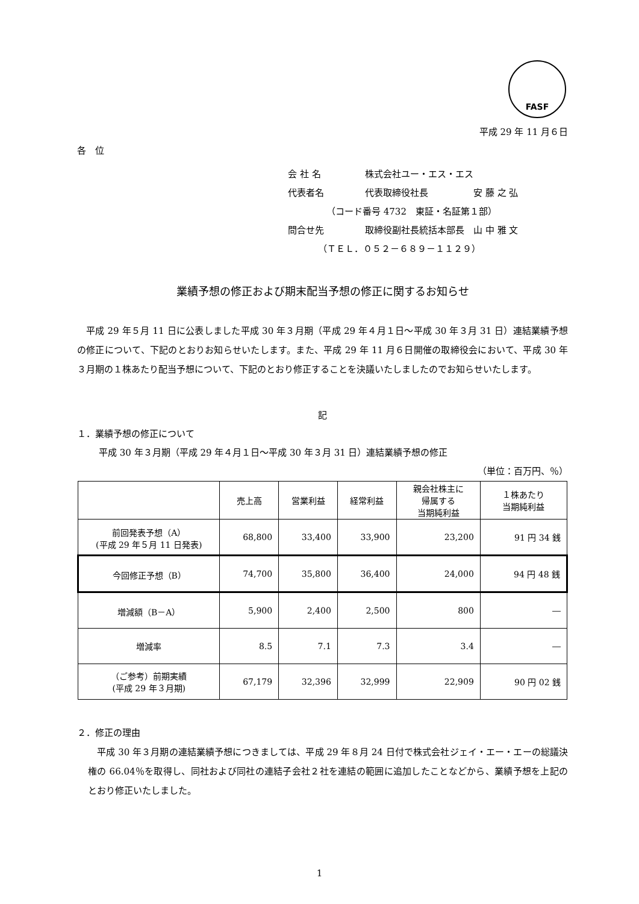FASF
平成 29 年 11 月６日
各　位
会 社 名 株式会社ユー・エス・エス
代表者名 代表取締役社長　　　　　安 藤 之 弘
（コード番号 4732　東証・名証第１部）
問合せ先 取締役副社長統括本部長　山 中 雅 文
（ＴＥＬ．０５２－６８９－１１２９）
業績予想の修正および期末配当予想の修正に関するお知らせ
平成 29 年５月 11 日に公表しました平成 30 年３月期（平成 29 年４月１日～平成 30 年３月 31 日）連結業績予想の修正について、下記のとおりお知らせいたします。また、平成 29 年 11 月６日開催の取締役会において、平成 30 年３月期の１株あたり配当予想について、下記のとおり修正することを決議いたしましたのでお知らせいたします。
記
１．業績予想の修正について
平成 30 年３月期（平成 29 年４月１日～平成 30 年３月 31 日）連結業績予想の修正
（単位：百万円、％）
| | 売上高 | 営業利益 | 経常利益 | 親会社株主に 帰属する 当期純利益 | １株あたり 当期純利益 |
| --- | --- | --- | --- | --- | --- |
| 前回発表予想（A） (平成 29 年５月 11 日発表) | 68,800 | 33,400 | 33,900 | 23,200 | 91 円 34 銭 |
| 今回修正予想（B） | 74,700 | 35,800 | 36,400 | 24,000 | 94 円 48 銭 |
| 増減額（B－A） | 5,900 | 2,400 | 2,500 | 800 | ― |
| 増減率 | 8.5 | 7.1 | 7.3 | 3.4 | ― |
| （ご参考）前期実績 (平成 29 年３月期) | 67,179 | 32,396 | 32,999 | 22,909 | 90 円 02 銭 |
２．修正の理由
平成 30 年３月期の連結業績予想につきましては、平成 29 年８月 24 日付で株式会社ジェイ・エー・エーの総議決権の 66.04％を取得し、同社および同社の連結子会社２社を連結の範囲に追加したことなどから、業績予想を上記のとおり修正いたしました。
1